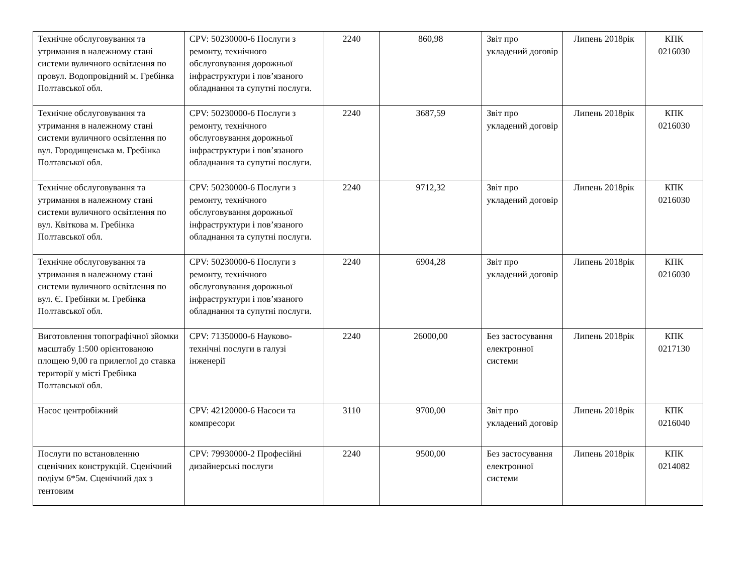| Технічне обслуговування та утримання в належному стані системи вуличного освітлення по провул. Водопровідний м. Гребінка Полтавської обл. | CPV: 50230000-6 Послуги з ремонту, технічного обслуговування дорожньої інфраструктури і пов’язаного обладнання та супутні послуги. | 2240 | 860,98 | Звіт про укладений договір | Липень 2018рік | КПК 0216030 |
| Технічне обслуговування та утримання в належному стані системи вуличного освітлення по вул. Городищенська м. Гребінка Полтавської обл. | CPV: 50230000-6 Послуги з ремонту, технічного обслуговування дорожньої інфраструктури і пов’язаного обладнання та супутні послуги. | 2240 | 3687,59 | Звіт про укладений договір | Липень 2018рік | КПК 0216030 |
| Технічне обслуговування та утримання в належному стані системи вуличного освітлення по вул. Квіткова м. Гребінка Полтавської обл. | CPV: 50230000-6 Послуги з ремонту, технічного обслуговування дорожньої інфраструктури і пов’язаного обладнання та супутні послуги. | 2240 | 9712,32 | Звіт про укладений договір | Липень 2018рік | КПК 0216030 |
| Технічне обслуговування та утримання в належному стані системи вуличного освітлення по вул. Є. Гребінки м. Гребінка Полтавської обл. | CPV: 50230000-6 Послуги з ремонту, технічного обслуговування дорожньої інфраструктури і пов’язаного обладнання та супутні послуги. | 2240 | 6904,28 | Звіт про укладений договір | Липень 2018рік | КПК 0216030 |
| Виготовлення топографічної зйомки масштабу 1:500 орієнтованою площею 9,00 га прилеглої до ставка території у місті Гребінка Полтавської обл. | CPV: 71350000-6 Науково-технічні послуги в галузі інженерії | 2240 | 26000,00 | Без застосування електронної системи | Липень 2018рік | КПК 0217130 |
| Насос центробіжний | CPV: 42120000-6 Насоси та компресори | 3110 | 9700,00 | Звіт про укладений договір | Липень 2018рік | КПК 0216040 |
| Послуги по встановленню сценічних конструкцій. Сценічний подіум 6*5м. Сценічний дах з тентовим | CPV: 79930000-2 Професійні дизайнерські послуги | 2240 | 9500,00 | Без застосування електронної системи | Липень 2018рік | КПК 0214082 |